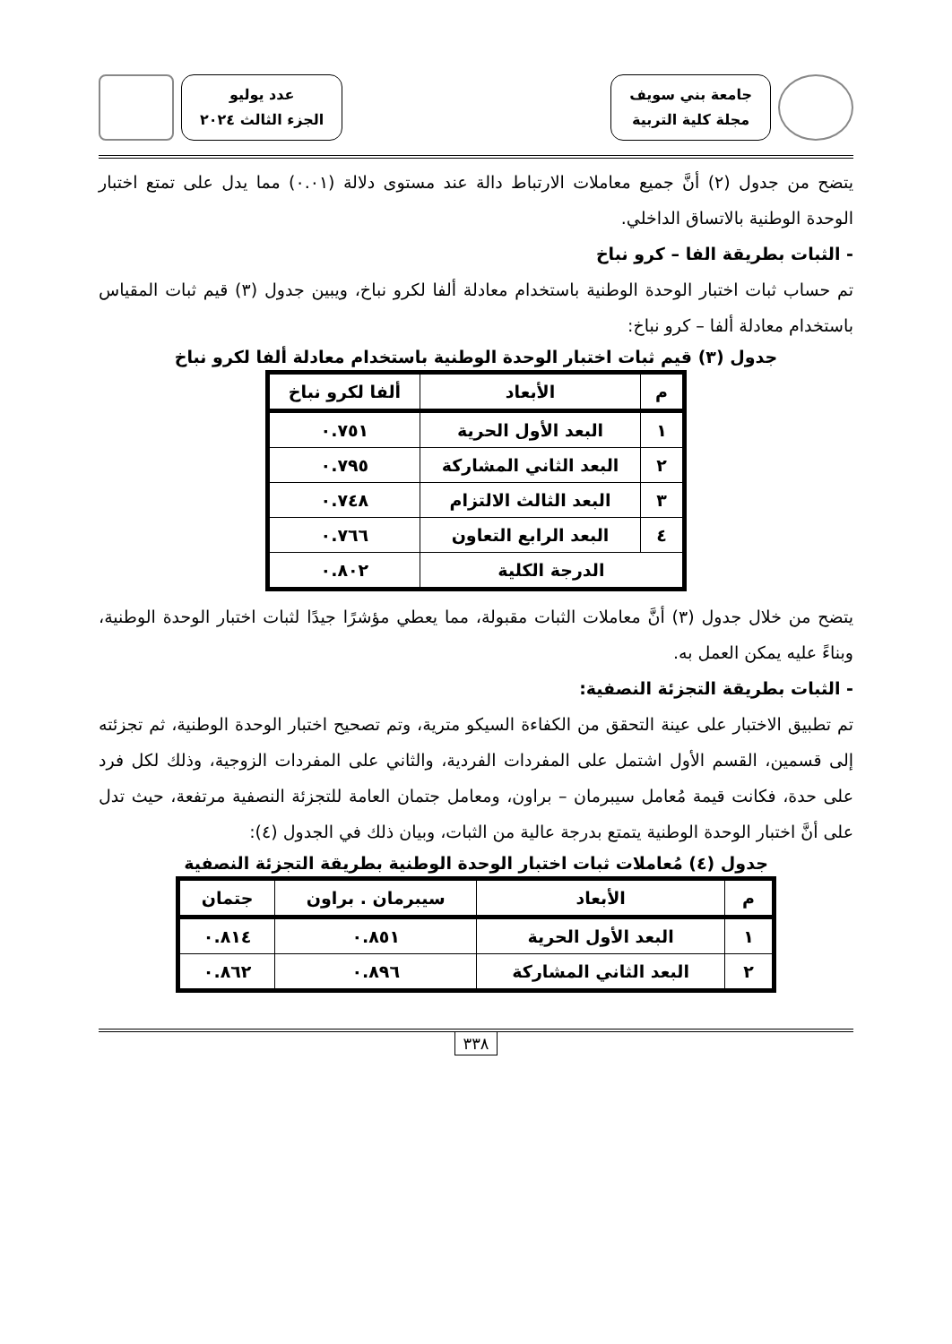جامعة بني سويف
مجلة كلية التربية
عدد يوليو
الجزء الثالث ٢٠٢٤
يتضح من جدول (٢) أنَّ جميع معاملات الارتباط دالة عند مستوى دلالة (٠.٠١) مما يدل على تمتع اختبار الوحدة الوطنية بالاتساق الداخلي.
- الثبات بطريقة الفا – كرو نباخ
تم حساب ثبات اختبار الوحدة الوطنية باستخدام معادلة ألفا لكرو نباخ، ويبين جدول (٣) قيم ثبات المقياس باستخدام معادلة ألفا – كرو نباخ:
جدول (٣) قيم ثبات اختبار الوحدة الوطنية باستخدام معادلة ألفا لكرو نباخ
| م | الأبعاد | ألفا لكرو نباخ |
| --- | --- | --- |
| ١ | البعد الأول الحرية | ٠.٧٥١ |
| ٢ | البعد الثاني المشاركة | ٠.٧٩٥ |
| ٣ | البعد الثالث الالتزام | ٠.٧٤٨ |
| ٤ | البعد الرابع التعاون | ٠.٧٦٦ |
| الدرجة الكلية | | ٠.٨٠٢ |
يتضح من خلال جدول (٣) أنَّ معاملات الثبات مقبولة، مما يعطي مؤشرًا جيدًا لثبات اختبار الوحدة الوطنية، وبناءً عليه يمكن العمل به.
- الثبات بطريقة التجزئة النصفية:
تم تطبيق الاختبار على عينة التحقق من الكفاءة السيكو مترية، وتم تصحيح اختبار الوحدة الوطنية، ثم تجزئته إلى قسمين، القسم الأول اشتمل على المفردات الفردية، والثاني على المفردات الزوجية، وذلك لكل فرد على حدة، فكانت قيمة مُعامل سيبرمان – براون، ومعامل جتمان العامة للتجزئة النصفية مرتفعة، حيث تدل على أنَّ اختبار الوحدة الوطنية يتمتع بدرجة عالية من الثبات، وبيان ذلك في الجدول (٤):
جدول (٤) مُعاملات ثبات اختبار الوحدة الوطنية بطريقة التجزئة النصفية
| م | الأبعاد | سيبرمان . براون | جتمان |
| --- | --- | --- | --- |
| ١ | البعد الأول الحرية | ٠.٨٥١ | ٠.٨١٤ |
| ٢ | البعد الثاني المشاركة | ٠.٨٩٦ | ٠.٨٦٢ |
٣٣٨